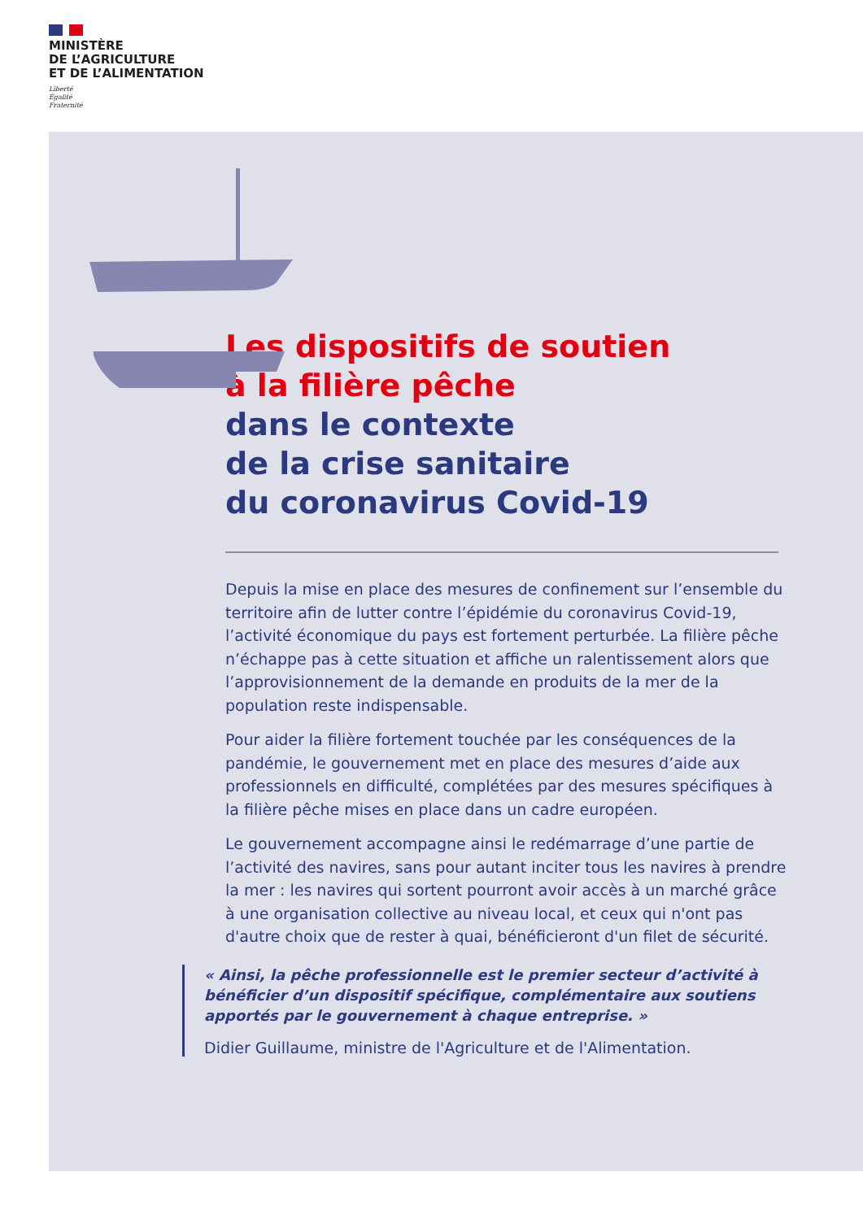MINISTÈRE
DE L’AGRICULTURE
ET DE L’ALIMENTATION
Liberté
Égalité
Fraternité
Les dispositifs de soutien
à la filière pêche
dans le contexte
de la crise sanitaire
du coronavirus Covid-19
Depuis la mise en place des mesures de confinement sur l’ensemble du territoire afin de lutter contre l’épidémie du coronavirus Covid-19, l’activité économique du pays est fortement perturbée. La filière pêche n’échappe pas à cette situation et affiche un ralentissement alors que l’approvisionnement de la demande en produits de la mer de la population reste indispensable.
Pour aider la filière fortement touchée par les conséquences de la pandémie, le gouvernement met en place des mesures d’aide aux professionnels en difficulté, complétées par des mesures spécifiques à la filière pêche mises en place dans un cadre européen.
Le gouvernement accompagne ainsi le redémarrage d’une partie de l’activité des navires, sans pour autant inciter tous les navires à prendre la mer : les navires qui sortent pourront avoir accès à un marché grâce à une organisation collective au niveau local, et ceux qui n'ont pas d'autre choix que de rester à quai, bénéficieront d'un filet de sécurité.
« Ainsi, la pêche professionnelle est le premier secteur d’activité à bénéficier d’un dispositif spécifique, complémentaire aux soutiens apportés par le gouvernement à chaque entreprise. »
Didier Guillaume, ministre de l'Agriculture et de l'Alimentation.